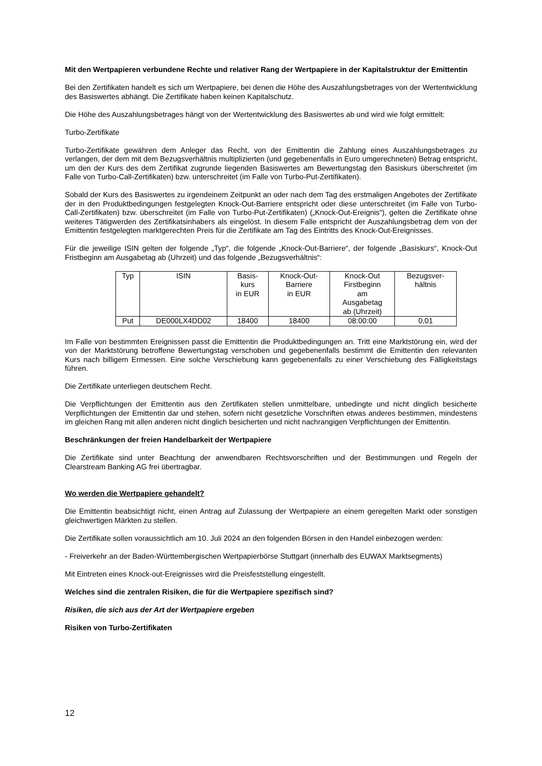Mit den Wertpapieren verbundene Rechte und relativer Rang der Wertpapiere in der Kapitalstruktur der Emittentin
Bei den Zertifikaten handelt es sich um Wertpapiere, bei denen die Höhe des Auszahlungsbetrages von der Wertentwicklung des Basiswertes abhängt. Die Zertifikate haben keinen Kapitalschutz.
Die Höhe des Auszahlungsbetrages hängt von der Wertentwicklung des Basiswertes ab und wird wie folgt ermittelt:
Turbo-Zertifikate
Turbo-Zertifikate gewähren dem Anleger das Recht, von der Emittentin die Zahlung eines Auszahlungsbetrages zu verlangen, der dem mit dem Bezugsverhältnis multiplizierten (und gegebenenfalls in Euro umgerechneten) Betrag entspricht, um den der Kurs des dem Zertifikat zugrunde liegenden Basiswertes am Bewertungstag den Basiskurs überschreitet (im Falle von Turbo-Call-Zertifikaten) bzw. unterschreitet (im Falle von Turbo-Put-Zertifikaten).
Sobald der Kurs des Basiswertes zu irgendeinem Zeitpunkt an oder nach dem Tag des erstmaligen Angebotes der Zertifikate der in den Produktbedingungen festgelegten Knock-Out-Barriere entspricht oder diese unterschreitet (im Falle von Turbo-Call-Zertifikaten) bzw. überschreitet (im Falle von Turbo-Put-Zertifikaten) („Knock-Out-Ereignis“), gelten die Zertifikate ohne weiteres Tätigwerden des Zertifikatsinhabers als eingelöst. In diesem Falle entspricht der Auszahlungsbetrag dem von der Emittentin festgelegten marktgerechten Preis für die Zertifikate am Tag des Eintritts des Knock-Out-Ereignisses.
Für die jeweilige ISIN gelten der folgende „Typ“, die folgende „Knock-Out-Barriere“, der folgende „Basiskurs“, Knock-Out Fristbeginn am Ausgabetag ab (Uhrzeit) und das folgende „Bezugsverhältnis“:
| Typ | ISIN | Basis- kurs in EUR | Knock-Out- Barriere in EUR | Knock-Out Firstbeginn am Ausgabetag ab (Uhrzeit) | Bezugsver- hältnis |
| Put | DE000LX4DD02 | 18400 | 18400 | 08:00:00 | 0,01 |
Im Falle von bestimmten Ereignissen passt die Emittentin die Produktbedingungen an. Tritt eine Marktstörung ein, wird der von der Marktstörung betroffene Bewertungstag verschoben und gegebenenfalls bestimmt die Emittentin den relevanten Kurs nach billigem Ermessen. Eine solche Verschiebung kann gegebenenfalls zu einer Verschiebung des Fälligkeitstags führen.
Die Zertifikate unterliegen deutschem Recht.
Die Verpflichtungen der Emittentin aus den Zertifikaten stellen unmittelbare, unbedingte und nicht dinglich besicherte Verpflichtungen der Emittentin dar und stehen, sofern nicht gesetzliche Vorschriften etwas anderes bestimmen, mindestens im gleichen Rang mit allen anderen nicht dinglich besicherten und nicht nachrangigen Verpflichtungen der Emittentin.
Beschränkungen der freien Handelbarkeit der Wertpapiere
Die Zertifikate sind unter Beachtung der anwendbaren Rechtsvorschriften und der Bestimmungen und Regeln der Clearstream Banking AG frei übertragbar.
Wo werden die Wertpapiere gehandelt?
Die Emittentin beabsichtigt nicht, einen Antrag auf Zulassung der Wertpapiere an einem geregelten Markt oder sonstigen gleichwertigen Märkten zu stellen.
Die Zertifikate sollen voraussichtlich am 10. Juli 2024 an den folgenden Börsen in den Handel einbezogen werden:
- Freiverkehr an der Baden-Württembergischen Wertpapierbörse Stuttgart (innerhalb des EUWAX Marktsegments)
Mit Eintreten eines Knock-out-Ereignisses wird die Preisfeststellung eingestellt.
Welches sind die zentralen Risiken, die für die Wertpapiere spezifisch sind?
Risiken, die sich aus der Art der Wertpapiere ergeben
Risiken von Turbo-Zertifikaten
12